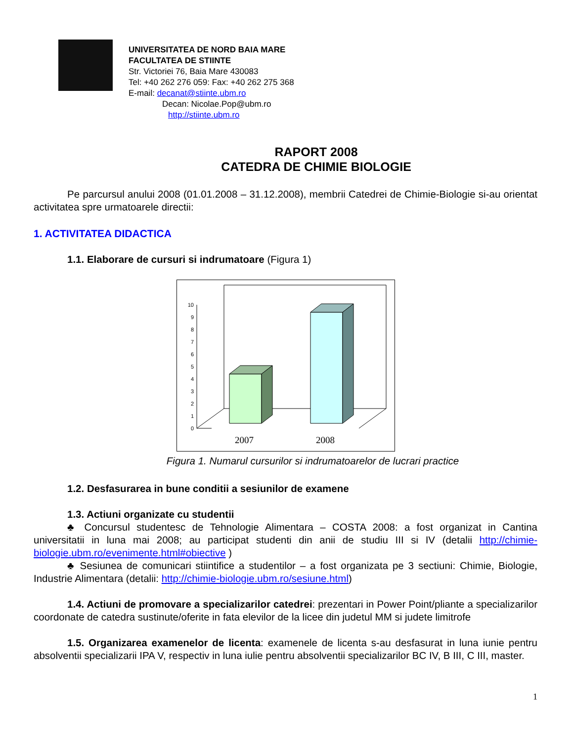UNIVERSITATEA DE NORD BAIA MARE
FACULTATEA DE STIINTE
Str. Victoriei 76, Baia Mare 430083
Tel: +40 262 276 059: Fax: +40 262 275 368
E-mail: decanat@stiinte.ubm.ro
Decan: Nicolae.Pop@ubm.ro
http://stiinte.ubm.ro
RAPORT 2008
CATEDRA DE CHIMIE BIOLOGIE
Pe parcursul anului 2008 (01.01.2008 – 31.12.2008), membrii Catedrei de Chimie-Biologie si-au orientat activitatea spre urmatoarele directii:
1. ACTIVITATEA DIDACTICA
1.1. Elaborare de cursuri si indrumatoare (Figura 1)
0
1
2
3
4
5
6
7
8
9
10
2007
2008
Figura 1. Numarul cursurilor si indrumatoarelor de lucrari practice
1.2. Desfasurarea in bune conditii a sesiunilor de examene
1.3. Actiuni organizate cu studentii
♣ Concursul studentesc de Tehnologie Alimentara – COSTA 2008: a fost organizat in Cantina universitatii in luna mai 2008; au participat studenti din anii de studiu III si IV (detalii http://chimie-biologie.ubm.ro/evenimente.html#obiective )
♣ Sesiunea de comunicari stiintifice a studentilor – a fost organizata pe 3 sectiuni: Chimie, Biologie, Industrie Alimentara (detalii: http://chimie-biologie.ubm.ro/sesiune.html)
1.4. Actiuni de promovare a specializarilor catedrei: prezentari in Power Point/pliante a specializarilor coordonate de catedra sustinute/oferite in fata elevilor de la licee din judetul MM si judete limitrofe
1.5. Organizarea examenelor de licenta: examenele de licenta s-au desfasurat in luna iunie pentru absolventii specializarii IPA V, respectiv in luna iulie pentru absolventii specializarilor BC IV, B III, C III, master.
1